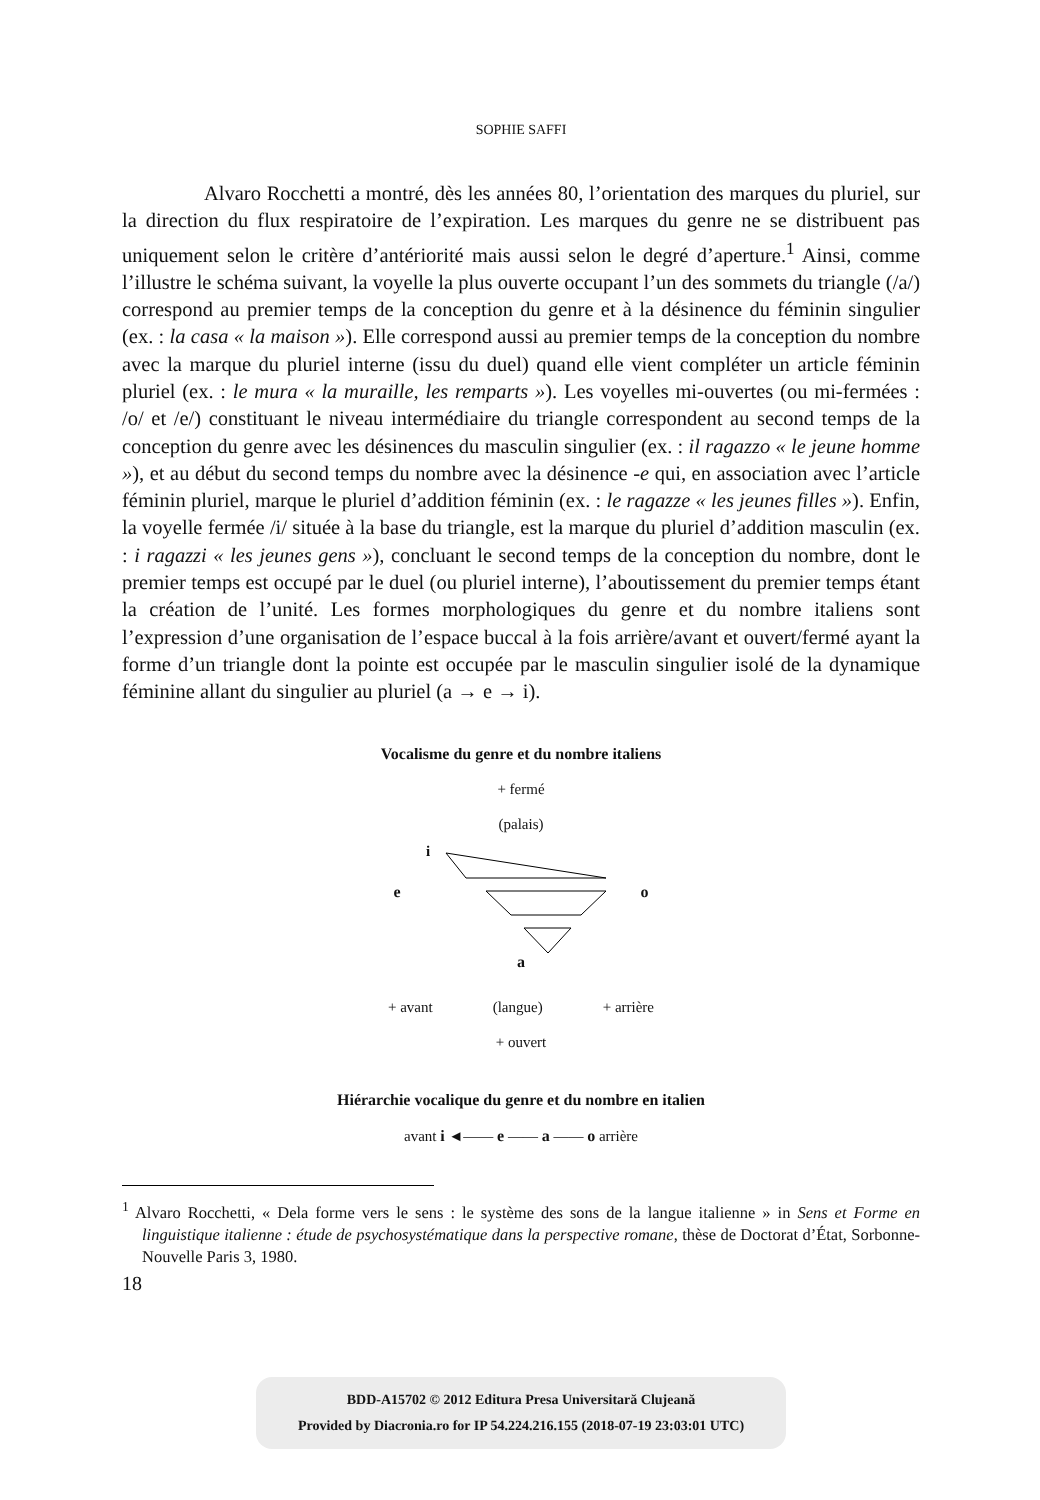SOPHIE SAFFI
    Alvaro Rocchetti a montré, dès les années 80, l’orientation des marques du pluriel, sur la direction du flux respiratoire de l’expiration. Les marques du genre ne se distribuent pas uniquement selon le critère d’antériorité mais aussi selon le degré d’aperture.<sup>1</sup> Ainsi, comme l’illustre le schéma suivant, la voyelle la plus ouverte occupant l’un des sommets du triangle (/a/) correspond au premier temps de la conception du genre et à la désinence du féminin singulier (ex. : la casa « la maison »). Elle correspond aussi au premier temps de la conception du nombre avec la marque du pluriel interne (issu du duel) quand elle vient compléter un article féminin pluriel (ex. : le mura « la muraille, les remparts »). Les voyelles mi-ouvertes (ou mi-fermées : /o/ et /e/) constituant le niveau intermédiaire du triangle correspondent au second temps de la conception du genre avec les désinences du masculin singulier (ex. : il ragazzo « le jeune homme »), et au début du second temps du nombre avec la désinence -e qui, en association avec l’article féminin pluriel, marque le pluriel d’addition féminin (ex. : le ragazze « les jeunes filles »). Enfin, la voyelle fermée /i/ située à la base du triangle, est la marque du pluriel d’addition masculin (ex. : i ragazzi « les jeunes gens »), concluant le second temps de la conception du nombre, dont le premier temps est occupé par le duel (ou pluriel interne), l’aboutissement du premier temps étant la création de l’unité. Les formes morphologiques du genre et du nombre italiens sont l’expression d’une organisation de l’espace buccal à la fois arrière/avant et ouvert/fermé ayant la forme d’un triangle dont la pointe est occupée par le masculin singulier isolé de la dynamique féminine allant du singulier au pluriel (a → e → i).
Vocalisme du genre et du nombre italiens
+ fermé
(palais)
i
e o
a
+ avant (langue) + arrière
+ ouvert
Hiérarchie vocalique du genre et du nombre en italien
avant i ◄—— e —— a —— o arrière
<sup>1</sup> Alvaro Rocchetti, « Dela forme vers le sens : le système des sons de la langue italienne » in Sens et Forme en linguistique italienne : étude de psychosystématique dans la perspective romane, thèse de Doctorat d’État, Sorbonne-Nouvelle Paris 3, 1980.
18
BDD-A15702 © 2012 Editura Presa Universitară Clujeană
Provided by Diacronia.ro for IP 54.224.216.155 (2018-07-19 23:03:01 UTC)